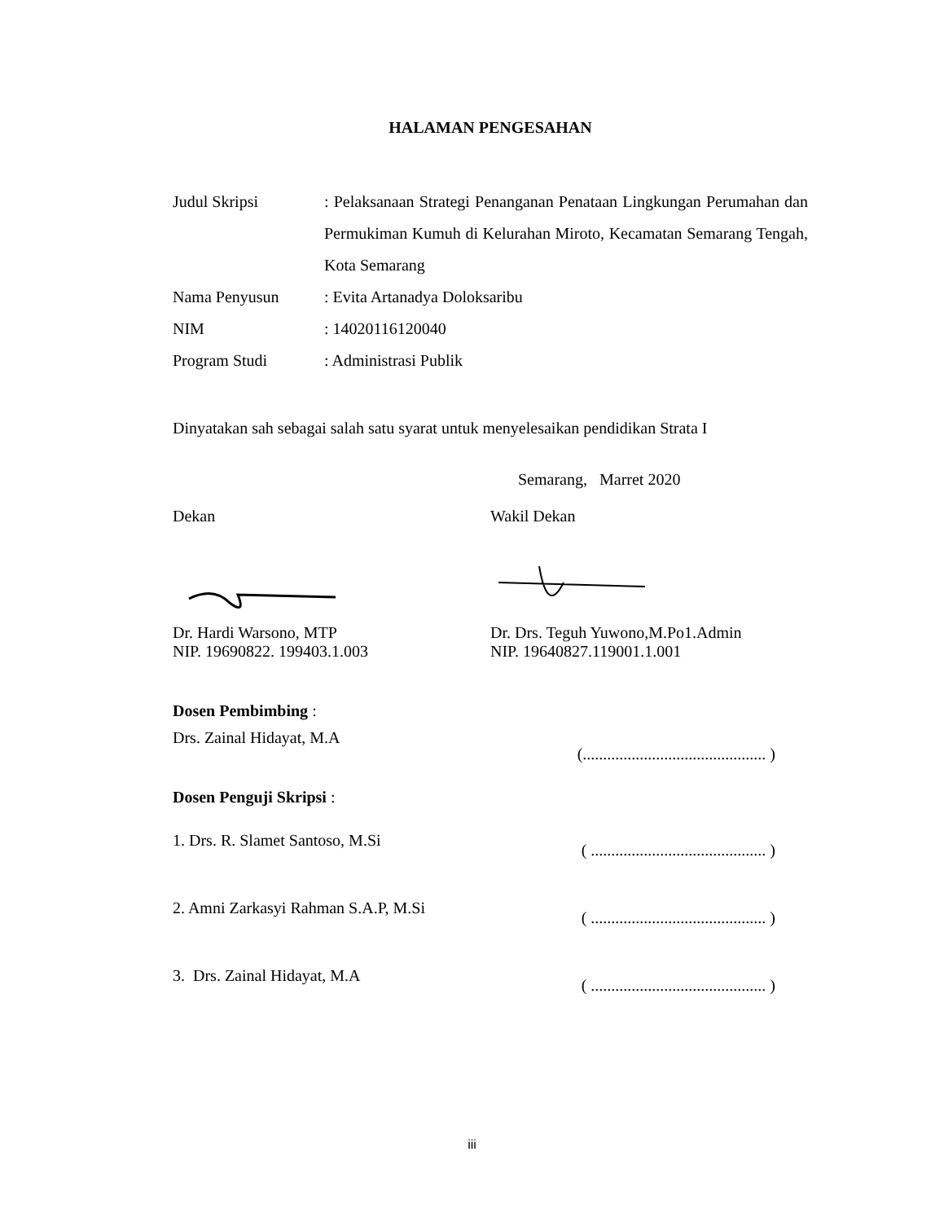HALAMAN PENGESAHAN
Judul Skripsi : Pelaksanaan Strategi Penanganan Penataan Lingkungan Perumahan dan Permukiman Kumuh di Kelurahan Miroto, Kecamatan Semarang Tengah, Kota Semarang
Nama Penyusun : Evita Artanadya Doloksaribu
NIM : 14020116120040
Program Studi : Administrasi Publik
Dinyatakan sah sebagai salah satu syarat untuk menyelesaikan pendidikan Strata I
Semarang, Marret 2020
Dekan
Dr. Hardi Warsono, MTP
NIP. 19690822. 199403.1.003
Wakil Dekan
Dr. Drs. Teguh Yuwono,M.Po1.Admin
NIP. 19640827.119001.1.001
Dosen Pembimbing :
Drs. Zainal Hidayat, M.A
(............................................. )
Dosen Penguji Skripsi :
1. Drs. R. Slamet Santoso, M.Si
( ........................................... )
2. Amni Zarkasyi Rahman S.A.P, M.Si
( ........................................... )
3. Drs. Zainal Hidayat, M.A
( ........................................... )
iii